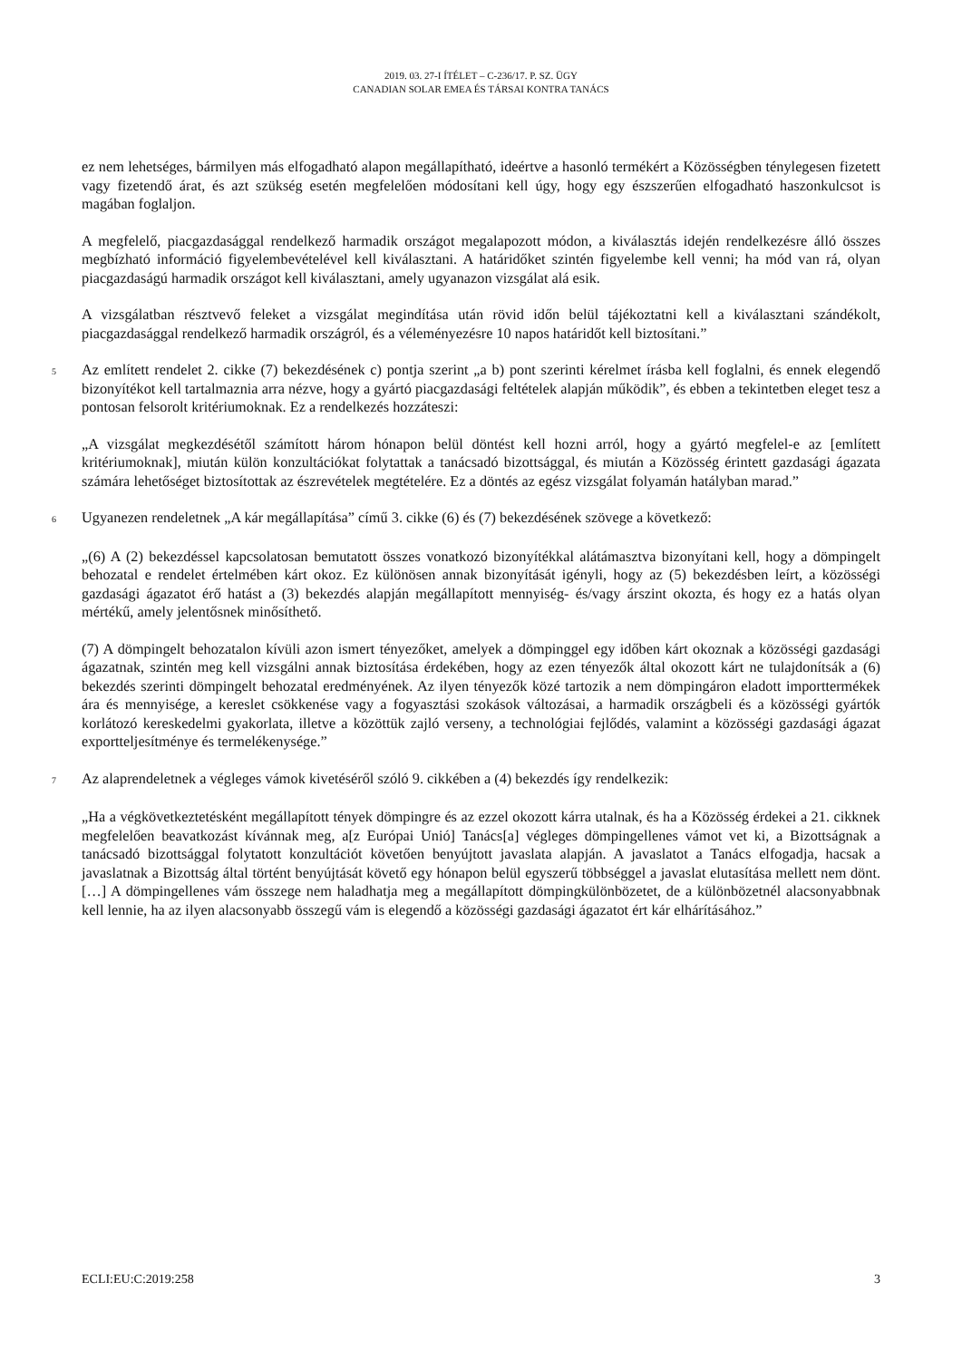2019. 03. 27-I ÍTÉLET – C-236/17. P. SZ. ÜGY
CANADIAN SOLAR EMEA ÉS TÁRSAI KONTRA TANÁCS
ez nem lehetséges, bármilyen más elfogadható alapon megállapítható, ideértve a hasonló termékért a Közösségben ténylegesen fizetett vagy fizetendő árat, és azt szükség esetén megfelelően módosítani kell úgy, hogy egy észszerűen elfogadható haszonkulcsot is magában foglaljon.
A megfelelő, piacgazdasággal rendelkező harmadik országot megalapozott módon, a kiválasztás idején rendelkezésre álló összes megbízható információ figyelembevételével kell kiválasztani. A határidőket szintén figyelembe kell venni; ha mód van rá, olyan piacgazdaságú harmadik országot kell kiválasztani, amely ugyanazon vizsgálat alá esik.
A vizsgálatban résztvevő feleket a vizsgálat megindítása után rövid időn belül tájékoztatni kell a kiválasztani szándékolt, piacgazdasággal rendelkező harmadik országról, és a véleményezésre 10 napos határidőt kell biztosítani.”
5 Az említett rendelet 2. cikke (7) bekezdésének c) pontja szerint „a b) pont szerinti kérelmet írásba kell foglalni, és ennek elegendő bizonyítékot kell tartalmaznia arra nézve, hogy a gyártó piacgazdasági feltételek alapján működik”, és ebben a tekintetben eleget tesz a pontosan felsorolt kritériumoknak. Ez a rendelkezés hozzáteszi:
„A vizsgálat megkezdésétől számított három hónapon belül döntést kell hozni arról, hogy a gyártó megfelel-e az [említett kritériumoknak], miután külön konzultációkat folytattak a tanácsadó bizottsággal, és miután a Közösség érintett gazdasági ágazata számára lehetőséget biztosítottak az észrevételek megtételére. Ez a döntés az egész vizsgálat folyamán hatályban marad.”
6 Ugyanezen rendeletnek „A kár megállapítása” című 3. cikke (6) és (7) bekezdésének szövege a következő:
„(6) A (2) bekezdéssel kapcsolatosan bemutatott összes vonatkozó bizonyítékkal alátámasztva bizonyítani kell, hogy a dömpingelt behozatal e rendelet értelmében kárt okoz. Ez különösen annak bizonyítását igényli, hogy az (5) bekezdésben leírt, a közösségi gazdasági ágazatot érő hatást a (3) bekezdés alapján megállapított mennyiség- és/vagy árszint okozta, és hogy ez a hatás olyan mértékű, amely jelentősnek minősíthető.
(7) A dömpingelt behozatalon kívüli azon ismert tényezőket, amelyek a dömpinggel egy időben kárt okoznak a közösségi gazdasági ágazatnak, szintén meg kell vizsgálni annak biztosítása érdekében, hogy az ezen tényezők által okozott kárt ne tulajdonítsák a (6) bekezdés szerinti dömpingelt behozatal eredményének. Az ilyen tényezők közé tartozik a nem dömpingáron eladott importtermékek ára és mennyisége, a kereslet csökkenése vagy a fogyasztási szokások változásai, a harmadik országbeli és a közösségi gyártók korlátozó kereskedelmi gyakorlata, illetve a közöttük zajló verseny, a technológiai fejlődés, valamint a közösségi gazdasági ágazat exportteljesítménye és termelékenysége.”
7 Az alaprendeletnek a végleges vámok kivetéséről szóló 9. cikkében a (4) bekezdés így rendelkezik:
„Ha a végkövetkeztetésként megállapított tények dömpingre és az ezzel okozott kárra utalnak, és ha a Közösség érdekei a 21. cikknek megfelelően beavatkozást kívánnak meg, a[z Európai Unió] Tanács[a] végleges dömpingellenes vámot vet ki, a Bizottságnak a tanácsadó bizottsággal folytatott konzultációt követően benyújtott javaslata alapján. A javaslatot a Tanács elfogadja, hacsak a javaslatnak a Bizottság által történt benyújtását követő egy hónapon belül egyszerű többséggel a javaslat elutasítása mellett nem dönt. […] A dömpingellenes vám összege nem haladhatja meg a megállapított dömpingkülönbözetet, de a különbözetnél alacsonyabbnak kell lennie, ha az ilyen alacsonyabb összegű vám is elegendő a közösségi gazdasági ágazatot ért kár elhárításához.”
ECLI:EU:C:2019:258 3